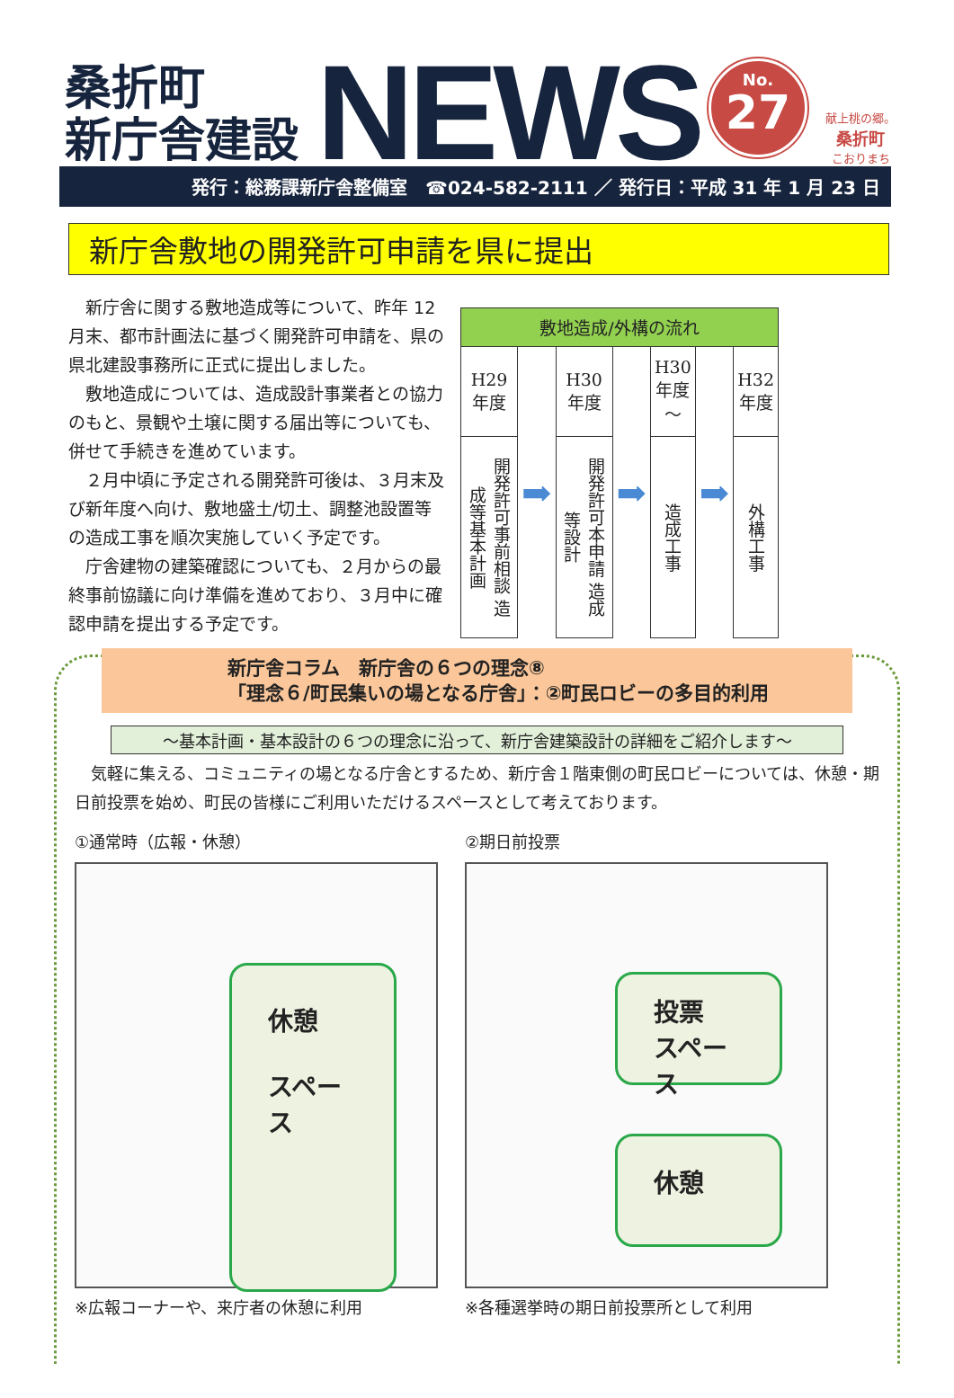桑折町
新庁舎建設
NEWS
No.
27
献上桃の郷。
桑折町
こおりまち
発行：総務課新庁舎整備室　☎024-582-2111 ／ 発行日：平成 31 年 1 月 23 日
新庁舎敷地の開発許可申請を県に提出
　新庁舎に関する敷地造成等について、昨年 12 月末、都市計画法に基づく開発許可申請を、県の県北建設事務所に正式に提出しました。
　敷地造成については、造成設計事業者との協力のもと、景観や土壌に関する届出等についても、併せて手続きを進めています。
　２月中頃に予定される開発許可後は、３月末及び新年度へ向け、敷地盛土/切土、調整池設置等の造成工事を順次実施していく予定です。
　庁舎建物の建築確認についても、２月からの最終事前協議に向け準備を進めており、３月中に確認申請を提出する予定です。
| 敷地造成/外構の流れ | | | | | | |
| --- | --- | --- | --- | --- | --- | --- |
| H29 年度 | ➡ | H30 年度 | ➡ | H30 年度 ～ | ➡ | H32 年度 |
| 開発許可事前相談 造成等基本計画 | | 開発許可本申請 造成等設計 | | 造成工事 | | 外構工事 |
新庁舎コラム　新庁舎の６つの理念⑧
「理念６/町民集いの場となる庁舎」：②町民ロビーの多目的利用
～基本計画・基本設計の６つの理念に沿って、新庁舎建築設計の詳細をご紹介します～
　気軽に集える、コミュニティの場となる庁舎とするため、新庁舎１階東側の町民ロビーについては、休憩・期日前投票を始め、町民の皆様にご利用いただけるスペースとして考えております。
①通常時（広報・休憩）
休憩
スペース
※広報コーナーや、来庁者の休憩に利用
②期日前投票
投票
スペース
休憩
※各種選挙時の期日前投票所として利用